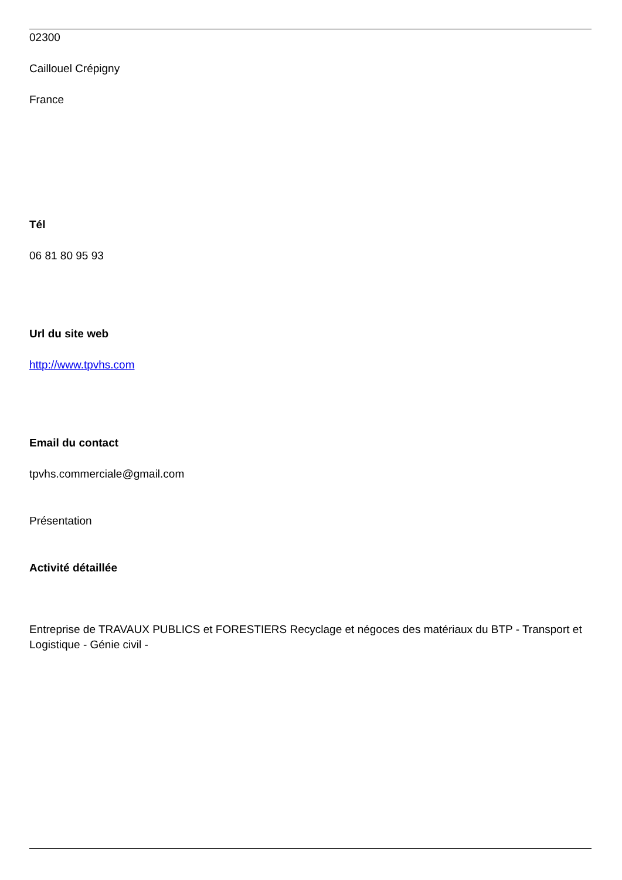02300
Caillouel Crépigny
France
Tél
06 81 80 95 93
Url du site web
http://www.tpvhs.com
Email du contact
tpvhs.commerciale@gmail.com
Présentation
Activité détaillée
Entreprise de TRAVAUX PUBLICS et FORESTIERS Recyclage et négoces des matériaux du BTP - Transport et Logistique - Génie civil -